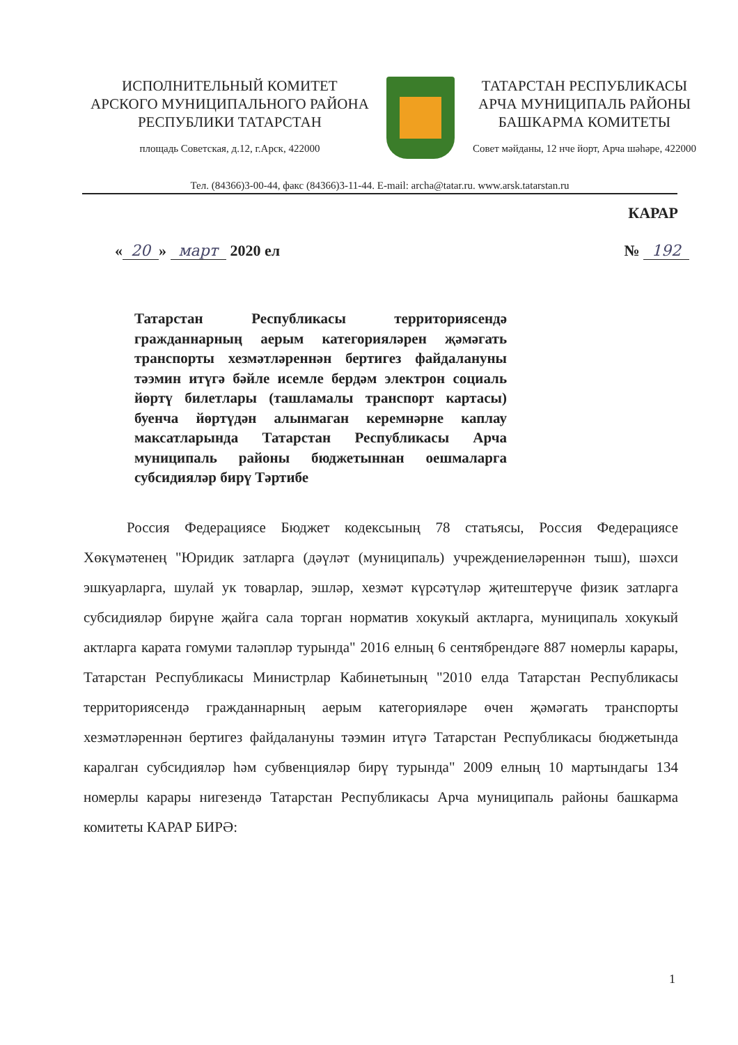ИСПОЛНИТЕЛЬНЫЙ КОМИТЕТ
АРСКОГО МУНИЦИПАЛЬНОГО РАЙОНА
РЕСПУБЛИКИ ТАТАРСТАН
площадь Советская, д.12, г.Арск, 422000
ТАТАРСТАН РЕСПУБЛИКАСЫ
АРЧА МУНИЦИПАЛЬ РАЙОНЫ
БАШКАРМА КОМИТЕТЫ
Совет мәйданы, 12 нче йорт, Арча шәһәре, 422000
Тел. (84366)3-00-44, факс (84366)3-11-44. E-mail: archa@tatar.ru. www.arsk.tatarstan.ru
КАРАР
« 20 » март 2020 ел № 192
Татарстан Республикасы территориясендә гражданнарның аерым категорияләрен җәмәгать транспорты хезмәтләреннән бертигез файдалануны тәэмин итүгә бәйле исемле бердәм электрон социаль йөртү билетлары (ташламалы транспорт картасы) буенча йөртүдән алынмаган керемнәрне каплау максатларында Татарстан Республикасы Арча муниципаль районы бюджетыннан оешмаларга субсидияләр бирү Тәртибе
Россия Федерациясе Бюджет кодексының 78 статьясы, Россия Федерациясе Хөкүмәтенең "Юридик затларга (дәүләт (муниципаль) учреждениеләреннән тыш), шәхси эшкуарларга, шулай ук товарлар, эшләр, хезмәт күрсәтүләр җитештерүче физик затларга субсидияләр бирүне җайга сала торган норматив хокукый актларга, муниципаль хокукый актларга карата гомуми таләпләр турында" 2016 елның 6 сентябрендәге 887 номерлы карары, Татарстан Республикасы Министрлар Кабинетының "2010 елда Татарстан Республикасы территориясендә гражданнарның аерым категорияләре өчен җәмәгать транспорты хезмәтләреннән бертигез файдалануны тәэмин итүгә Татарстан Республикасы бюджетында каралган субсидияләр һәм субвенцияләр бирү турында" 2009 елның 10 мартындагы 134 номерлы карары нигезендә Татарстан Республикасы Арча муниципаль районы башкарма комитеты КАРАР БИРӘ:
1